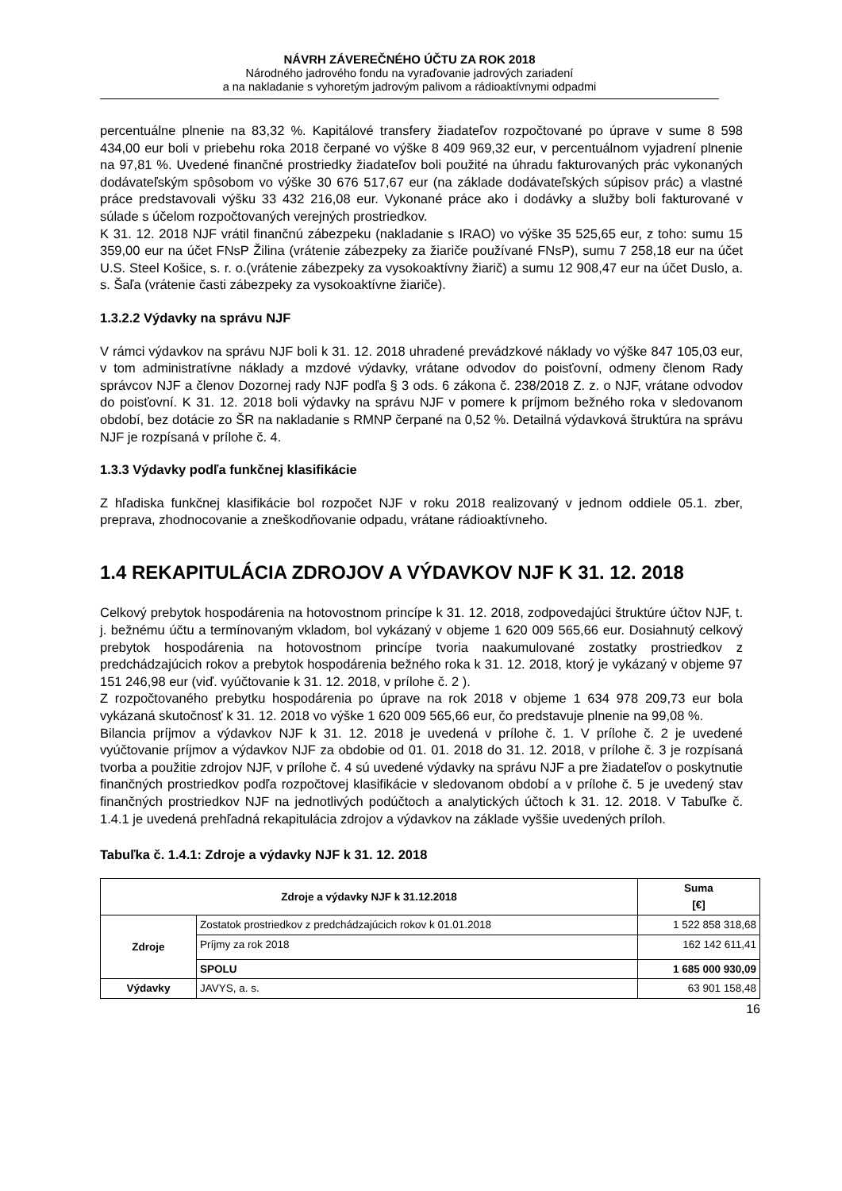NÁVRH ZÁVEREČNÉHO ÚČTU ZA ROK 2018
Národného jadrového fondu na vyraďovanie jadrových zariadení
a na nakladanie s vyhoretým jadrovým palivom a rádioaktívnymi odpadmi
percentuálne plnenie na 83,32 %. Kapitálové transfery žiadateľov rozpočtované po úprave v sume 8 598 434,00 eur boli v priebehu roka 2018 čerpané vo výške 8 409 969,32 eur, v percentuálnom vyjadrení plnenie na 97,81 %. Uvedené finančné prostriedky žiadateľov boli použité na úhradu fakturovaných prác vykonaných dodávateľským spôsobom vo výške 30 676 517,67 eur (na základe dodávateľských súpisov prác) a vlastné práce predstavovali výšku 33 432 216,08 eur. Vykonané práce ako i dodávky a služby boli fakturované v súlade s účelom rozpočtovaných verejných prostriedkov.
K 31. 12. 2018 NJF vrátil finančnú zábezpeku (nakladanie s IRAO) vo výške 35 525,65 eur, z toho: sumu 15 359,00 eur na účet FNsP Žilina (vrátenie zábezpeky za žiariče používané FNsP), sumu 7 258,18 eur na účet U.S. Steel Košice, s. r. o.(vrátenie zábezpeky za vysokoaktívny žiarič) a sumu 12 908,47 eur na účet Duslo, a. s. Šaľa (vrátenie časti zábezpeky za vysokoaktívne žiariče).
1.3.2.2 Výdavky na správu NJF
V rámci výdavkov na správu NJF boli k 31. 12. 2018 uhradené prevádzkové náklady vo výške 847 105,03 eur, v tom administratívne náklady a mzdové výdavky, vrátane odvodov do poisťovní, odmeny členom Rady správcov NJF a členov Dozornej rady NJF podľa § 3 ods. 6 zákona č. 238/2018 Z. z. o NJF, vrátane odvodov do poisťovní. K 31. 12. 2018 boli výdavky na správu NJF v pomere k príjmom bežného roka v sledovanom období, bez dotácie zo ŠR na nakladanie s RMNP čerpané na 0,52 %. Detailná výdavková štruktúra na správu NJF je rozpísaná v prílohe č. 4.
1.3.3 Výdavky podľa funkčnej klasifikácie
Z hľadiska funkčnej klasifikácie bol rozpočet NJF v roku 2018 realizovaný v jednom oddiele 05.1. zber, preprava, zhodnocovanie a zneškodňovanie odpadu, vrátane rádioaktívneho.
1.4 REKAPITULÁCIA ZDROJOV A VÝDAVKOV NJF K 31. 12. 2018
Celkový prebytok hospodárenia na hotovostnom princípe k 31. 12. 2018, zodpovedajúci štruktúre účtov NJF, t. j. bežnému účtu a termínovaným vkladom, bol vykázaný v objeme 1 620 009 565,66 eur. Dosiahnutý celkový prebytok hospodárenia na hotovostnom princípe tvoria naakumulované zostatky prostriedkov z predchádzajúcich rokov a prebytok hospodárenia bežného roka k 31. 12. 2018, ktorý je vykázaný v objeme 97 151 246,98 eur (viď. vyúčtovanie k 31. 12. 2018, v prílohe č. 2 ).
Z rozpočtovaného prebytku hospodárenia po úprave na rok 2018 v objeme 1 634 978 209,73 eur bola vykázaná skutočnosť k 31. 12. 2018 vo výške 1 620 009 565,66 eur, čo predstavuje plnenie na 99,08 %.
Bilancia príjmov a výdavkov NJF k 31. 12. 2018 je uvedená v prílohe č. 1. V prílohe č. 2 je uvedené vyúčtovanie príjmov a výdavkov NJF za obdobie od 01. 01. 2018 do 31. 12. 2018, v prílohe č. 3 je rozpísaná tvorba a použitie zdrojov NJF, v prílohe č. 4 sú uvedené výdavky na správu NJF a pre žiadateľov o poskytnutie finančných prostriedkov podľa rozpočtovej klasifikácie v sledovanom období a v prílohe č. 5 je uvedený stav finančných prostriedkov NJF na jednotlivých podúčtoch a analytických účtoch k 31. 12. 2018. V Tabuľke č. 1.4.1 je uvedená prehľadná rekapitulácia zdrojov a výdavkov na základe vyššie uvedených príloh.
Tabuľka č. 1.4.1: Zdroje a výdavky NJF k 31. 12. 2018
| Zdroje a výdavky NJF k 31.12.2018 | | Suma [€] |
| --- | --- | --- |
| Zdroje | Zostatok prostriedkov z predchádzajúcich rokov k 01.01.2018 | 1 522 858 318,68 |
| | Príjmy za rok 2018 | 162 142 611,41 |
| | SPOLU | 1 685 000 930,09 |
| Výdavky | JAVYS, a. s. | 63 901 158,48 |
16